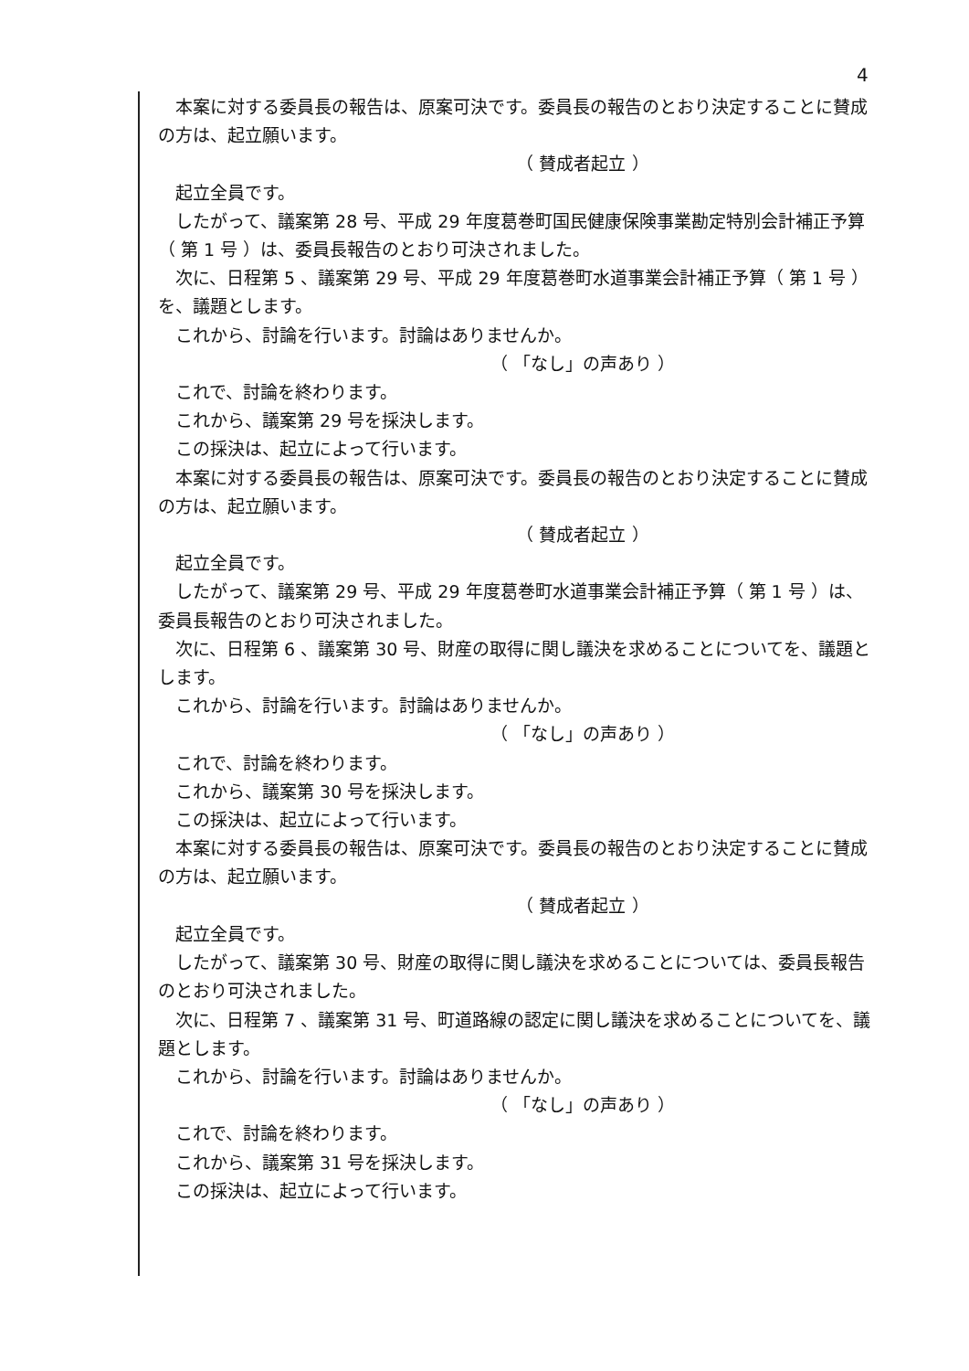4
本案に対する委員長の報告は、原案可決です。委員長の報告のとおり決定することに賛成の方は、起立願います。
（ 賛成者起立 ）
起立全員です。
したがって、議案第 28 号、平成 29 年度葛巻町国民健康保険事業勘定特別会計補正予算（ 第 1 号 ）は、委員長報告のとおり可決されました。
次に、日程第 5 、議案第 29 号、平成 29 年度葛巻町水道事業会計補正予算（ 第 1 号 ）を、議題とします。
これから、討論を行います。討論はありませんか。
（ 「なし」の声あり ）
これで、討論を終わります。
これから、議案第 29 号を採決します。
この採決は、起立によって行います。
本案に対する委員長の報告は、原案可決です。委員長の報告のとおり決定することに賛成の方は、起立願います。
（ 賛成者起立 ）
起立全員です。
したがって、議案第 29 号、平成 29 年度葛巻町水道事業会計補正予算（ 第 1 号 ）は、委員長報告のとおり可決されました。
次に、日程第 6 、議案第 30 号、財産の取得に関し議決を求めることについてを、議題とします。
これから、討論を行います。討論はありませんか。
（ 「なし」の声あり ）
これで、討論を終わります。
これから、議案第 30 号を採決します。
この採決は、起立によって行います。
本案に対する委員長の報告は、原案可決です。委員長の報告のとおり決定することに賛成の方は、起立願います。
（ 賛成者起立 ）
起立全員です。
したがって、議案第 30 号、財産の取得に関し議決を求めることについては、委員長報告のとおり可決されました。
次に、日程第 7 、議案第 31 号、町道路線の認定に関し議決を求めることについてを、議題とします。
これから、討論を行います。討論はありませんか。
（ 「なし」の声あり ）
これで、討論を終わります。
これから、議案第 31 号を採決します。
この採決は、起立によって行います。